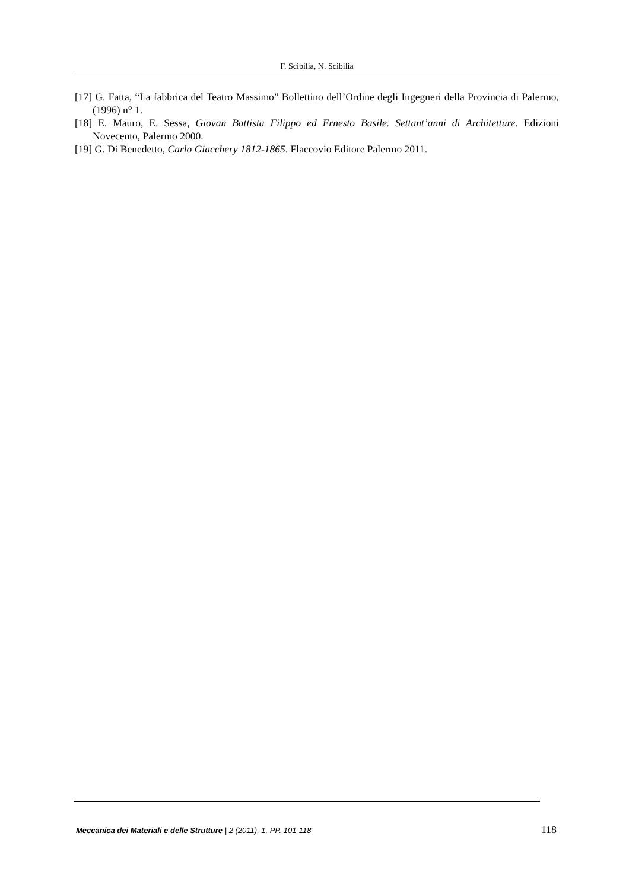F. Scibilia, N. Scibilia
[17] G. Fatta, “La fabbrica del Teatro Massimo” Bollettino dell’Ordine degli Ingegneri della Provincia di Palermo, (1996) n° 1.
[18] E. Mauro, E. Sessa, Giovan Battista Filippo ed Ernesto Basile. Settant’anni di Architetture. Edizioni Novecento, Palermo 2000.
[19] G. Di Benedetto, Carlo Giacchery 1812-1865. Flaccovio Editore Palermo 2011.
Meccanica dei Materiali e delle Strutture | 2 (2011), 1, PP. 101-118 118